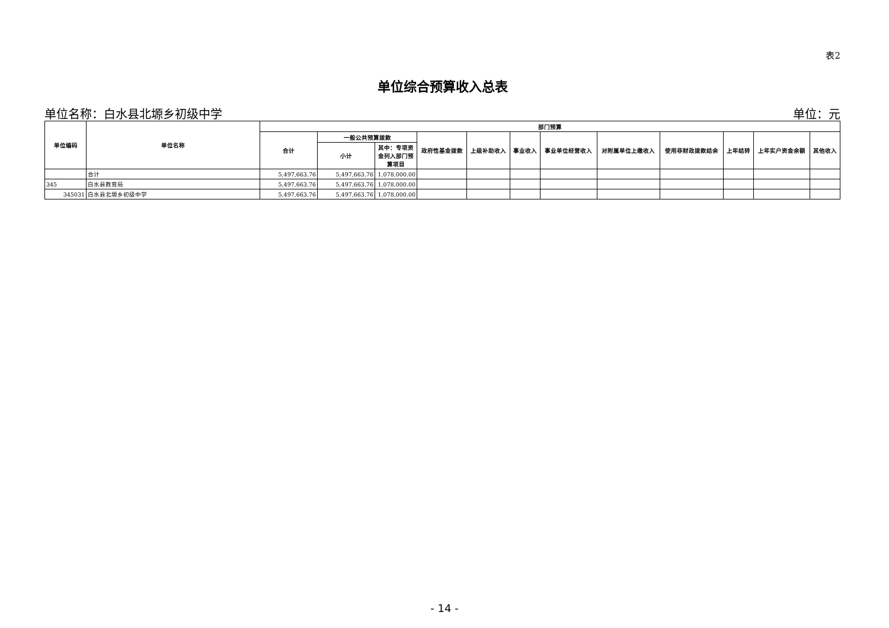表2
单位综合预算收入总表
单位名称：白水县北塬乡初级中学 单位：元
| 单位编码 | 单位名称 | 部门预算 | | | | | | | | | | | |
| --- | --- | --- | --- | --- | --- | --- | --- | --- | --- | --- | --- | --- | --- |
| | | 合计 | 一般公共预算拨款 | | 政府性基金拨款 | 上级补助收入 | 事业收入 | 事业单位经营收入 | 对附属单位上缴收入 | 使用非财政拨款结余 | 上年结转 | 上年实户资金余额 | 其他收入 |
| | | | 小计 | 其中：专项资金列入部门预算项目 | | | | | | | | | |
| | 合计 | 5,497,663.76 | 5,497,663.76 | 1,078,000.00 | | | | | | | | | |
| 345 | 白水县教育局 | 5,497,663.76 | 5,497,663.76 | 1,078,000.00 | | | | | | | | | |
| 345031 | 白水县北塬乡初级中学 | 5,497,663.76 | 5,497,663.76 | 1,078,000.00 | | | | | | | | | |
- 14 -